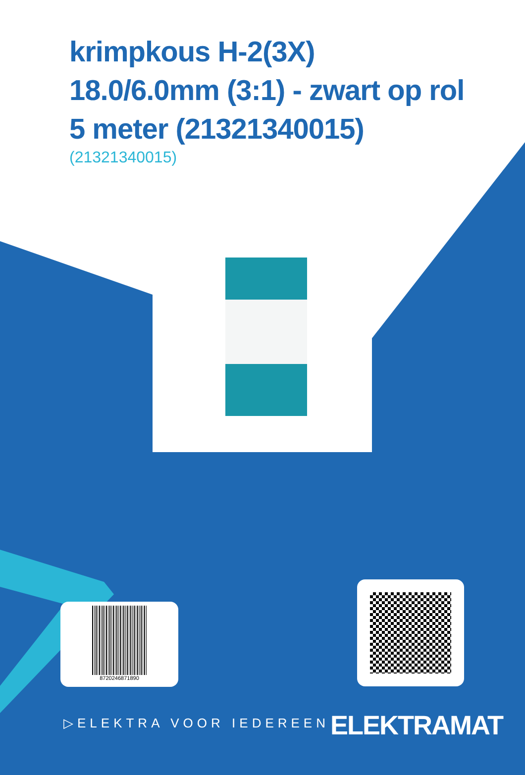krimpkous H-2(3X) 18.0/6.0mm (3:1) - zwart op rol 5 meter (21321340015)
(21321340015)
8720246871890
▷ELEKTRA VOOR IEDEREEN ELEKTRAMAT